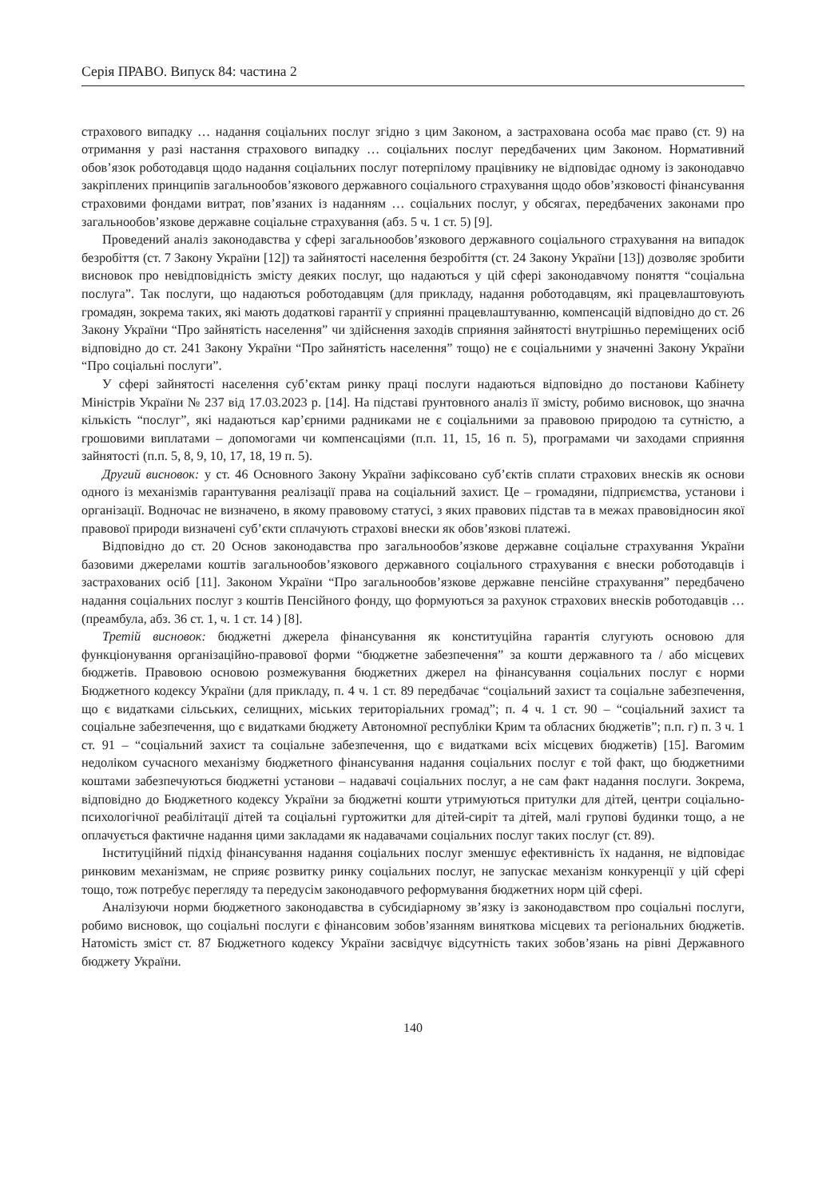Серія ПРАВО. Випуск 84: частина 2
страхового випадку … надання соціальних послуг згідно з цим Законом, а застрахована особа має право (ст. 9) на отримання у разі настання страхового випадку … соціальних послуг передбачених цим Законом. Нормативний обов’язок роботодавця щодо надання соціальних послуг потерпілому працівнику не відповідає одному із законодавчо закріплених принципів загальнообов’язкового державного соціального страхування щодо обов’язковості фінансування страховими фондами витрат, пов’язаних із наданням … соціальних послуг, у обсягах, передбачених законами про загальнообов’язкове державне соціальне страхування (абз. 5 ч. 1 ст. 5) [9].
Проведений аналіз законодавства у сфері загальнообов’язкового державного соціального страхування на випадок безробіття (ст. 7 Закону України [12]) та зайнятості населення безробіття (ст. 24 Закону України [13]) дозволяє зробити висновок про невідповідність змісту деяких послуг, що надаються у цій сфері законодавчому поняття “соціальна послуга”. Так послуги, що надаються роботодавцям (для прикладу, надання роботодавцям, які працевлаштовують громадян, зокрема таких, які мають додаткові гарантії у сприянні працевлаштуванню, компенсацій відповідно до ст. 26 Закону України “Про зайнятість населення” чи здійснення заходів сприяння зайнятості внутрішньо переміщених осіб відповідно до ст. 241 Закону України “Про зайнятість населення” тощо) не є соціальними у значенні Закону України “Про соціальні послуги”.
У сфері зайнятості населення суб’єктам ринку праці послуги надаються відповідно до постанови Кабінету Міністрів України № 237 від 17.03.2023 р. [14]. На підставі ґрунтовного аналіз її змісту, робимо висновок, що значна кількість “послуг”, які надаються кар’єрними радниками не є соціальними за правовою природою та сутністю, а грошовими виплатами – допомогами чи компенсаціями (п.п. 11, 15, 16 п. 5), програмами чи заходами сприяння зайнятості (п.п. 5, 8, 9, 10, 17, 18, 19 п. 5).
Другий висновок: у ст. 46 Основного Закону України зафіксовано суб’єктів сплати страхових внесків як основи одного із механізмів гарантування реалізації права на соціальний захист. Це – громадяни, підприємства, установи і організації. Водночас не визначено, в якому правовому статусі, з яких правових підстав та в межах правовідносин якої правової природи визначені суб’єкти сплачують страхові внески як обов’язкові платежі.
Відповідно до ст. 20 Основ законодавства про загальнообов’язкове державне соціальне страхування України базовими джерелами коштів загальнообов’язкового державного соціального страхування є внески роботодавців і застрахованих осіб [11]. Законом України “Про загальнообов’язкове державне пенсійне страхування” передбачено надання соціальних послуг з коштів Пенсійного фонду, що формуються за рахунок страхових внесків роботодавців … (преамбула, абз. 36 ст. 1, ч. 1 ст. 14 ) [8].
Третій висновок: бюджетні джерела фінансування як конституційна гарантія слугують основою для функціонування організаційно-правової форми “бюджетне забезпечення” за кошти державного та / або місцевих бюджетів. Правовою основою розмежування бюджетних джерел на фінансування соціальних послуг є норми Бюджетного кодексу України (для прикладу, п. 4 ч. 1 ст. 89 передбачає “соціальний захист та соціальне забезпечення, що є видатками сільських, селищних, міських територіальних громад”; п. 4 ч. 1 ст. 90 – “соціальний захист та соціальне забезпечення, що є видатками бюджету Автономної республіки Крим та обласних бюджетів”; п.п. г) п. 3 ч. 1 ст. 91 – “соціальний захист та соціальне забезпечення, що є видатками всіх місцевих бюджетів) [15]. Вагомим недоліком сучасного механізму бюджетного фінансування надання соціальних послуг є той факт, що бюджетними коштами забезпечуються бюджетні установи – надавачі соціальних послуг, а не сам факт надання послуги. Зокрема, відповідно до Бюджетного кодексу України за бюджетні кошти утримуються притулки для дітей, центри соціально-психологічної реабілітації дітей та соціальні гуртожитки для дітей-сиріт та дітей, малі групові будинки тощо, а не оплачується фактичне надання цими закладами як надавачами соціальних послуг таких послуг (ст. 89).
Інституційний підхід фінансування надання соціальних послуг зменшує ефективність їх надання, не відповідає ринковим механізмам, не сприяє розвитку ринку соціальних послуг, не запускає механізм конкуренції у цій сфері тощо, тож потребує перегляду та передусім законодавчого реформування бюджетних норм цій сфері.
Аналізуючи норми бюджетного законодавства в субсидіарному зв’язку із законодавством про соціальні послуги, робимо висновок, що соціальні послуги є фінансовим зобов’язанням виняткова місцевих та регіональних бюджетів. Натомість зміст ст. 87 Бюджетного кодексу України засвідчує відсутність таких зобов’язань на рівні Державного бюджету України.
140